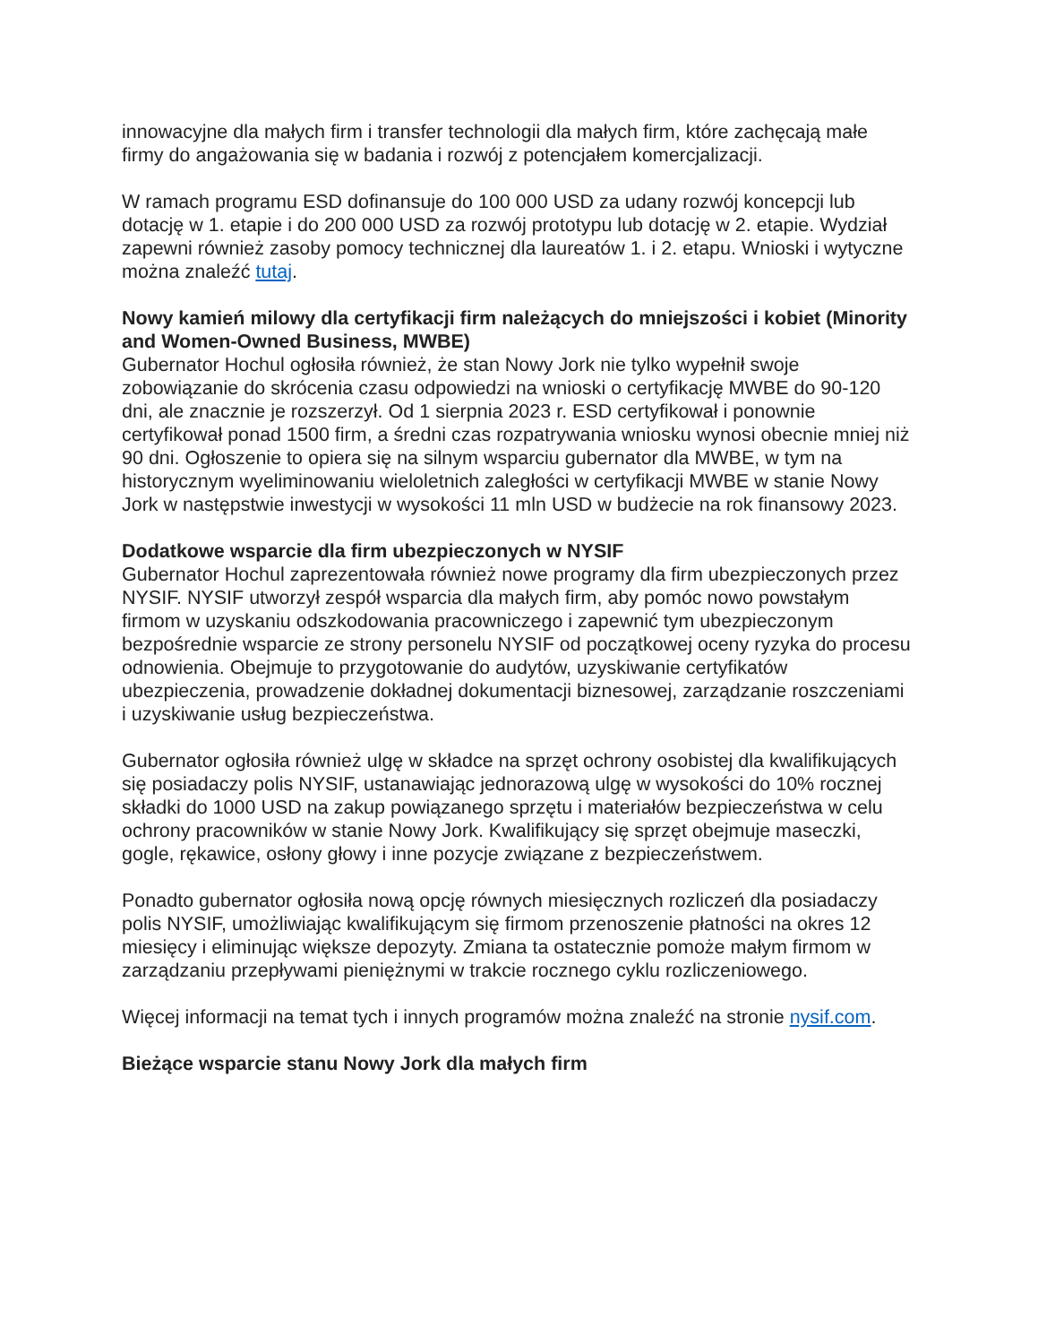innowacyjne dla małych firm i transfer technologii dla małych firm, które zachęcają małe firmy do angażowania się w badania i rozwój z potencjałem komercjalizacji.
W ramach programu ESD dofinansuje do 100 000 USD za udany rozwój koncepcji lub dotację w 1. etapie i do 200 000 USD za rozwój prototypu lub dotację w 2. etapie. Wydział zapewni również zasoby pomocy technicznej dla laureatów 1. i 2. etapu. Wnioski i wytyczne można znaleźć tutaj.
Nowy kamień milowy dla certyfikacji firm należących do mniejszości i kobiet (Minority and Women-Owned Business, MWBE)
Gubernator Hochul ogłosiła również, że stan Nowy Jork nie tylko wypełnił swoje zobowiązanie do skrócenia czasu odpowiedzi na wnioski o certyfikację MWBE do 90-120 dni, ale znacznie je rozszerzył. Od 1 sierpnia 2023 r. ESD certyfikował i ponownie certyfikował ponad 1500 firm, a średni czas rozpatrywania wniosku wynosi obecnie mniej niż 90 dni. Ogłoszenie to opiera się na silnym wsparciu gubernator dla MWBE, w tym na historycznym wyeliminowaniu wieloletnich zaległości w certyfikacji MWBE w stanie Nowy Jork w następstwie inwestycji w wysokości 11 mln USD w budżecie na rok finansowy 2023.
Dodatkowe wsparcie dla firm ubezpieczonych w NYSIF
Gubernator Hochul zaprezentowała również nowe programy dla firm ubezpieczonych przez NYSIF. NYSIF utworzył zespół wsparcia dla małych firm, aby pomóc nowo powstałym firmom w uzyskaniu odszkodowania pracowniczego i zapewnić tym ubezpieczonym bezpośrednie wsparcie ze strony personelu NYSIF od początkowej oceny ryzyka do procesu odnowienia. Obejmuje to przygotowanie do audytów, uzyskiwanie certyfikatów ubezpieczenia, prowadzenie dokładnej dokumentacji biznesowej, zarządzanie roszczeniami i uzyskiwanie usług bezpieczeństwa.
Gubernator ogłosiła również ulgę w składce na sprzęt ochrony osobistej dla kwalifikujących się posiadaczy polis NYSIF, ustanawiając jednorazową ulgę w wysokości do 10% rocznej składki do 1000 USD na zakup powiązanego sprzętu i materiałów bezpieczeństwa w celu ochrony pracowników w stanie Nowy Jork. Kwalifikujący się sprzęt obejmuje maseczki, gogle, rękawice, osłony głowy i inne pozycje związane z bezpieczeństwem.
Ponadto gubernator ogłosiła nową opcję równych miesięcznych rozliczeń dla posiadaczy polis NYSIF, umożliwiając kwalifikującym się firmom przenoszenie płatności na okres 12 miesięcy i eliminując większe depozyty. Zmiana ta ostatecznie pomoże małym firmom w zarządzaniu przepływami pieniężnymi w trakcie rocznego cyklu rozliczeniowego.
Więcej informacji na temat tych i innych programów można znaleźć na stronie nysif.com.
Bieżące wsparcie stanu Nowy Jork dla małych firm